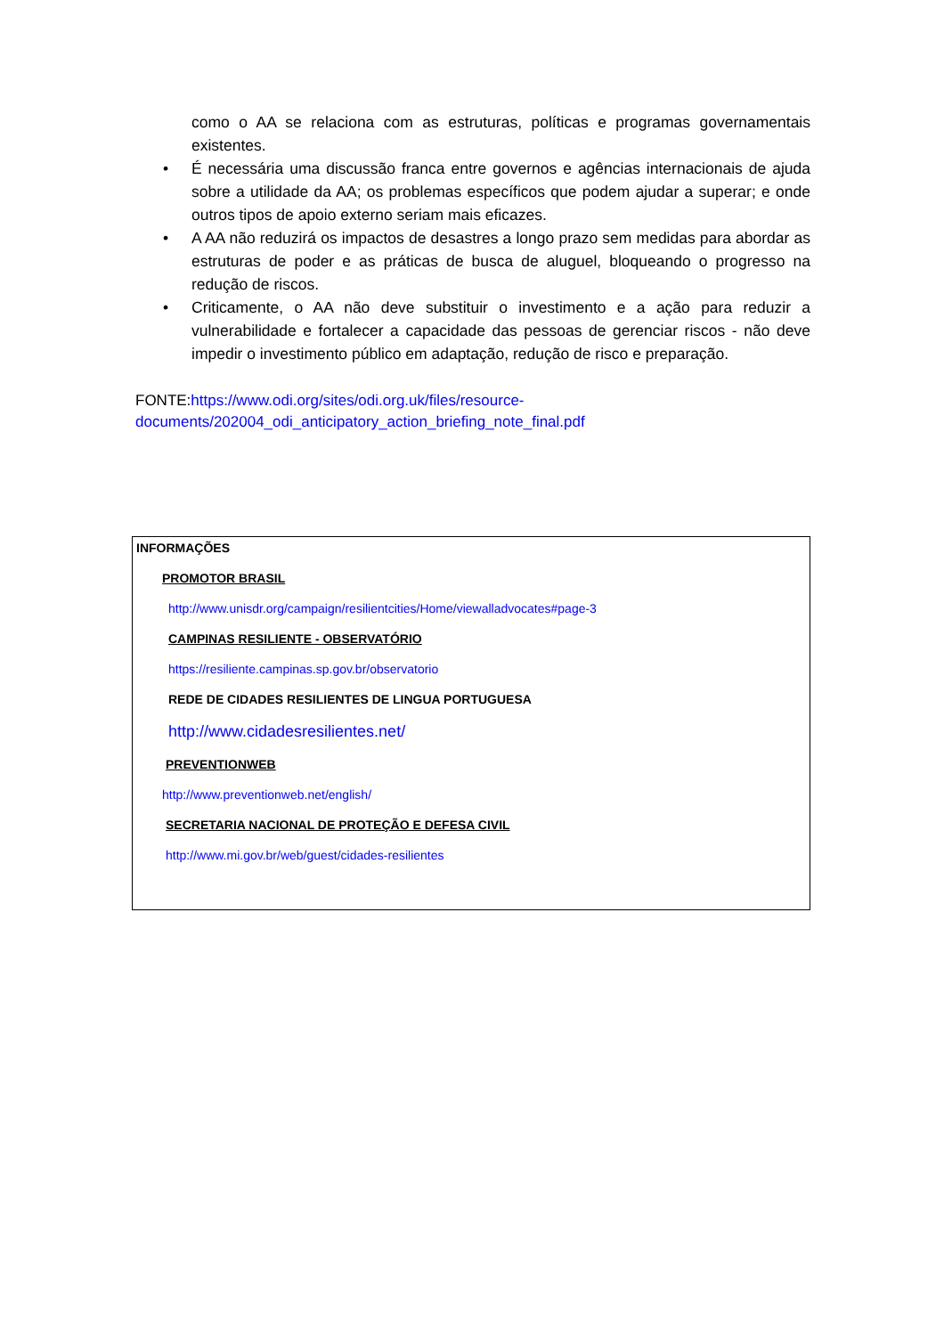como o AA se relaciona com as estruturas, políticas e programas governamentais existentes.
• É necessária uma discussão franca entre governos e agências internacionais de ajuda sobre a utilidade da AA; os problemas específicos que podem ajudar a superar; e onde outros tipos de apoio externo seriam mais eficazes.
• A AA não reduzirá os impactos de desastres a longo prazo sem medidas para abordar as estruturas de poder e as práticas de busca de aluguel, bloqueando o progresso na redução de riscos.
• Criticamente, o AA não deve substituir o investimento e a ação para reduzir a vulnerabilidade e fortalecer a capacidade das pessoas de gerenciar riscos - não deve impedir o investimento público em adaptação, redução de risco e preparação.
FONTE:https://www.odi.org/sites/odi.org.uk/files/resource-
documents/202004_odi_anticipatory_action_briefing_note_final.pdf
INFORMAÇÕES
PROMOTOR BRASIL
http://www.unisdr.org/campaign/resilientcities/Home/viewalladvocates#page-3
CAMPINAS RESILIENTE - OBSERVATÓRIO
https://resiliente.campinas.sp.gov.br/observatorio
REDE DE CIDADES RESILIENTES DE LINGUA PORTUGUESA
http://www.cidadesresilientes.net/
PREVENTIONWEB
http://www.preventionweb.net/english/
SECRETARIA NACIONAL DE PROTEÇÃO E DEFESA CIVIL
http://www.mi.gov.br/web/guest/cidades-resilientes